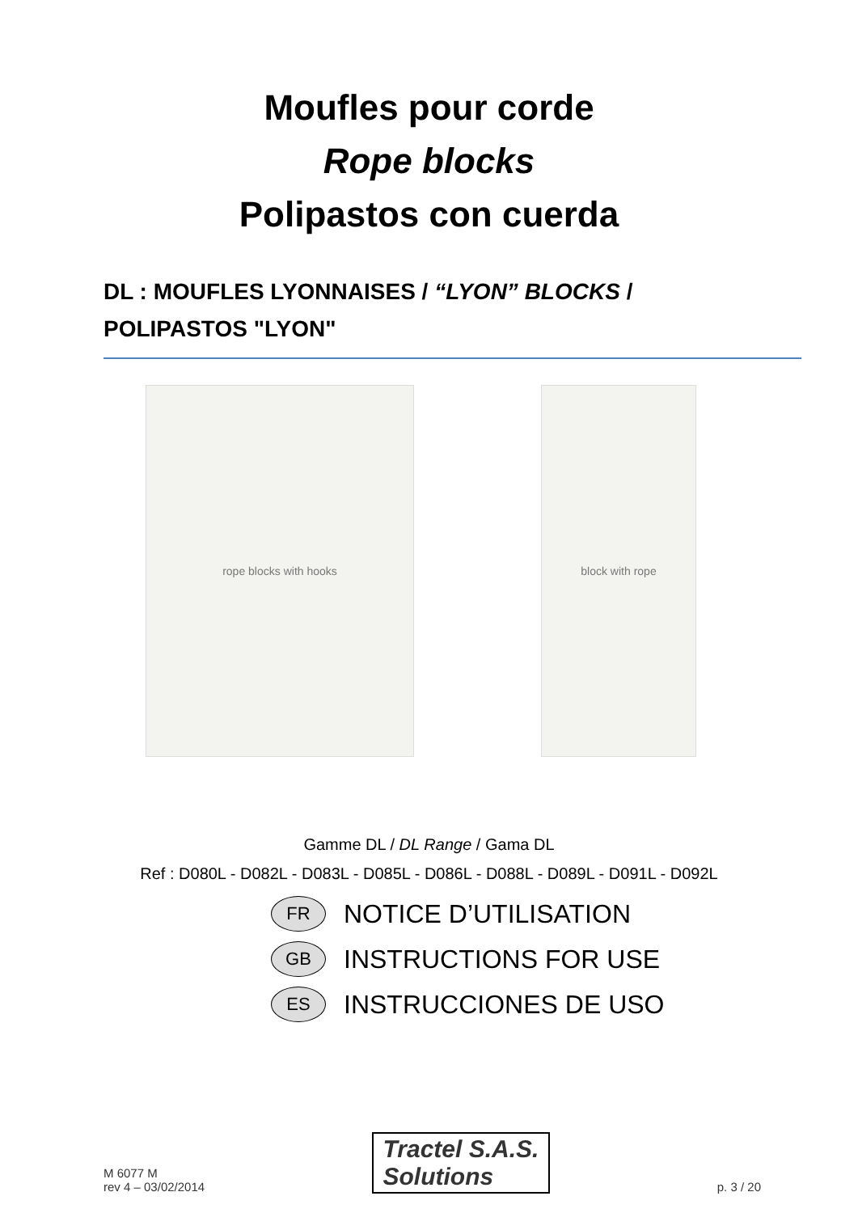Moufles pour corde
Rope blocks
Polipastos con cuerda
DL : MOUFLES LYONNAISES / “LYON” BLOCKS /
POLIPASTOS "LYON"
rope blocks with hooks block with rope
Gamme DL / DL Range / Gama DL
Ref : D080L - D082L - D083L - D085L - D086L - D088L - D089L - D091L - D092L
FR
NOTICE D’UTILISATION
GB
INSTRUCTIONS FOR USE
ES
INSTRUCCIONES DE USO
M 6077 M
rev 4 – 03/02/2014
Tractel S.A.S.
Solutions
p. 3 / 20